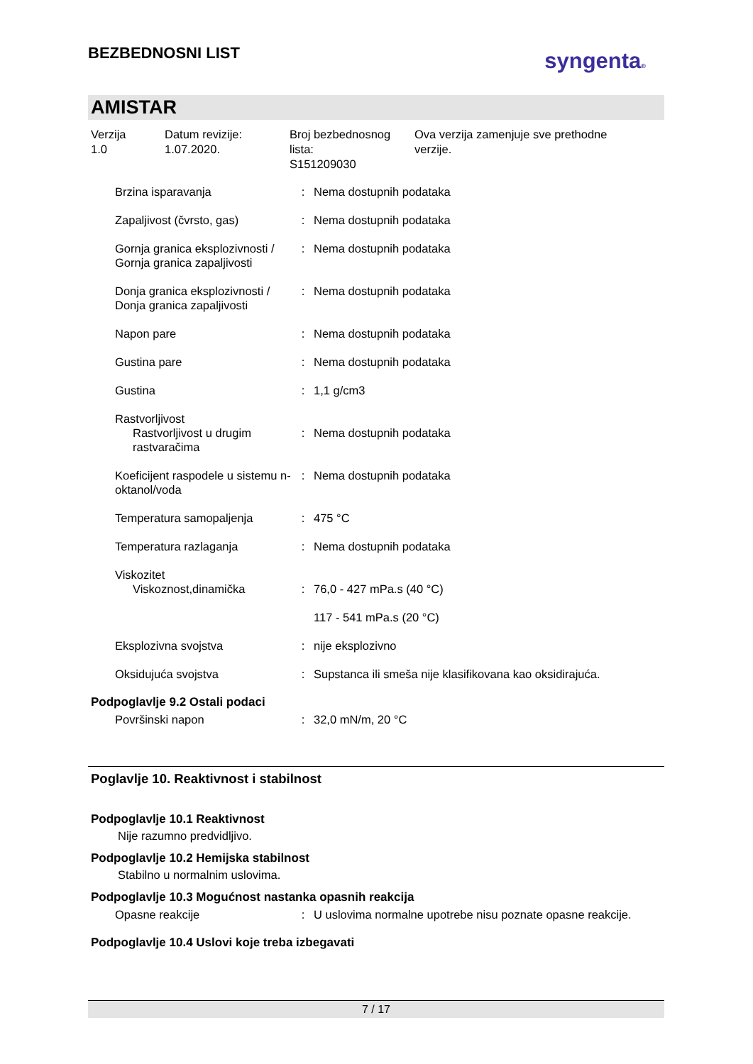BEZBEDNOSNI LIST
syngenta®
AMISTAR
Verzija
1.0
Datum revizije:
1.07.2020.
Broj bezbednosnog
lista:
S151209030
Ova verzija zamenjuje sve prethodne
verzije.
| Brzina isparavanja | : | Nema dostupnih podataka |
| Zapaljivost (čvrsto, gas) | : | Nema dostupnih podataka |
| Gornja granica eksplozivnosti / Gornja granica zapaljivosti | : | Nema dostupnih podataka |
| Donja granica eksplozivnosti / Donja granica zapaljivosti | : | Nema dostupnih podataka |
| Napon pare | : | Nema dostupnih podataka |
| Gustina pare | : | Nema dostupnih podataka |
| Gustina | : | 1,1 g/cm3 |
| Rastvorljivost Rastvorljivost u drugim rastvaračima | : | Nema dostupnih podataka |
| Koeficijent raspodele u sistemu n-oktanol/voda | : | Nema dostupnih podataka |
| Temperatura samopaljenja | : | 475 °C |
| Temperatura razlaganja | : | Nema dostupnih podataka |
| Viskozitet Viskoznost,dinamička | : | 76,0 - 427 mPa.s (40 °C) 117 - 541 mPa.s (20 °C) |
| Eksplozivna svojstva | : | nije eksplozivno |
| Oksidujuća svojstva | : | Supstanca ili smeša nije klasifikovana kao oksidirajuća. |
Podpoglavlje 9.2 Ostali podaci
| Površinski napon | : | 32,0 mN/m, 20 °C |
Poglavlje 10. Reaktivnost i stabilnost
Podpoglavlje 10.1 Reaktivnost
Nije razumno predvidljivo.
Podpoglavlje 10.2 Hemijska stabilnost
Stabilno u normalnim uslovima.
Podpoglavlje 10.3 Mogućnost nastanka opasnih reakcija
| Opasne reakcije | : | U uslovima normalne upotrebe nisu poznate opasne reakcije. |
Podpoglavlje 10.4 Uslovi koje treba izbegavati
7 / 17